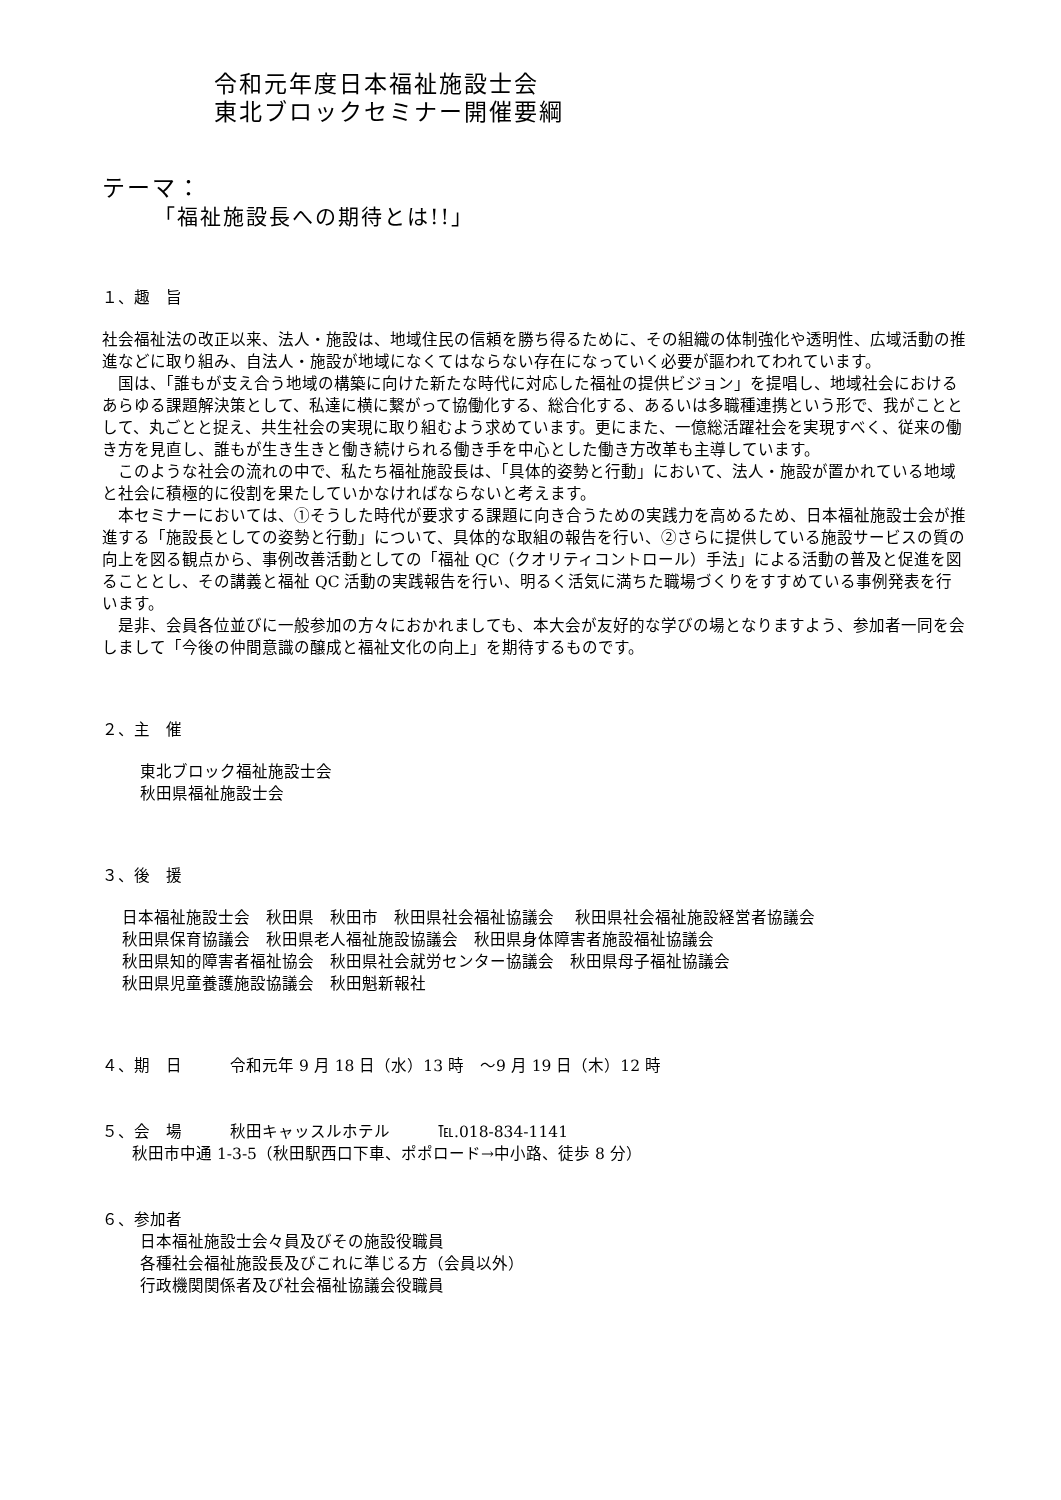令和元年度日本福祉施設士会
東北ブロックセミナー開催要綱
テーマ：
「福祉施設長への期待とは!!」
１、趣　旨
社会福祉法の改正以来、法人・施設は、地域住民の信頼を勝ち得るために、その組織の体制強化や透明性、広域活動の推進などに取り組み、自法人・施設が地域になくてはならない存在になっていく必要が謳われてわれています。
国は、「誰もが支え合う地域の構築に向けた新たな時代に対応した福祉の提供ビジョン」を提唱し、地域社会におけるあらゆる課題解決策として、私達に横に繋がって協働化する、総合化する、あるいは多職種連携という形で、我がこととして、丸ごとと捉え、共生社会の実現に取り組むよう求めています。更にまた、一億総活躍社会を実現すべく、従来の働き方を見直し、誰もが生き生きと働き続けられる働き手を中心とした働き方改革も主導しています。
このような社会の流れの中で、私たち福祉施設長は、「具体的姿勢と行動」において、法人・施設が置かれている地域と社会に積極的に役割を果たしていかなければならないと考えます。
本セミナーにおいては、①そうした時代が要求する課題に向き合うための実践力を高めるため、日本福祉施設士会が推進する「施設長としての姿勢と行動」について、具体的な取組の報告を行い、②さらに提供している施設サービスの質の向上を図る観点から、事例改善活動としての「福祉 QC（クオリティコントロール）手法」による活動の普及と促進を図ることとし、その講義と福祉 QC 活動の実践報告を行い、明るく活気に満ちた職場づくりをすすめている事例発表を行います。
是非、会員各位並びに一般参加の方々におかれましても、本大会が友好的な学びの場となりますよう、参加者一同を会しまして「今後の仲間意識の醸成と福祉文化の向上」を期待するものです。
２、主　催
東北ブロック福祉施設士会
秋田県福祉施設士会
３、後　援
日本福祉施設士会　秋田県　秋田市　秋田県社会福祉協議会　 秋田県社会福祉施設経営者協議会
秋田県保育協議会　秋田県老人福祉施設協議会　秋田県身体障害者施設福祉協議会
秋田県知的障害者福祉協会　秋田県社会就労センター協議会　秋田県母子福祉協議会
秋田県児童養護施設協議会　秋田魁新報社
４、期　日　　　令和元年 9 月 18 日（水）13 時　～9 月 19 日（木）12 時
５、会　場　　　秋田キャッスルホテル　　　℡.018-834-1141
秋田市中通 1-3-5（秋田駅西口下車、ポポロード→中小路、徒歩 8 分）
６、参加者
日本福祉施設士会々員及びその施設役職員
各種社会福祉施設長及びこれに準じる方（会員以外）
行政機関関係者及び社会福祉協議会役職員